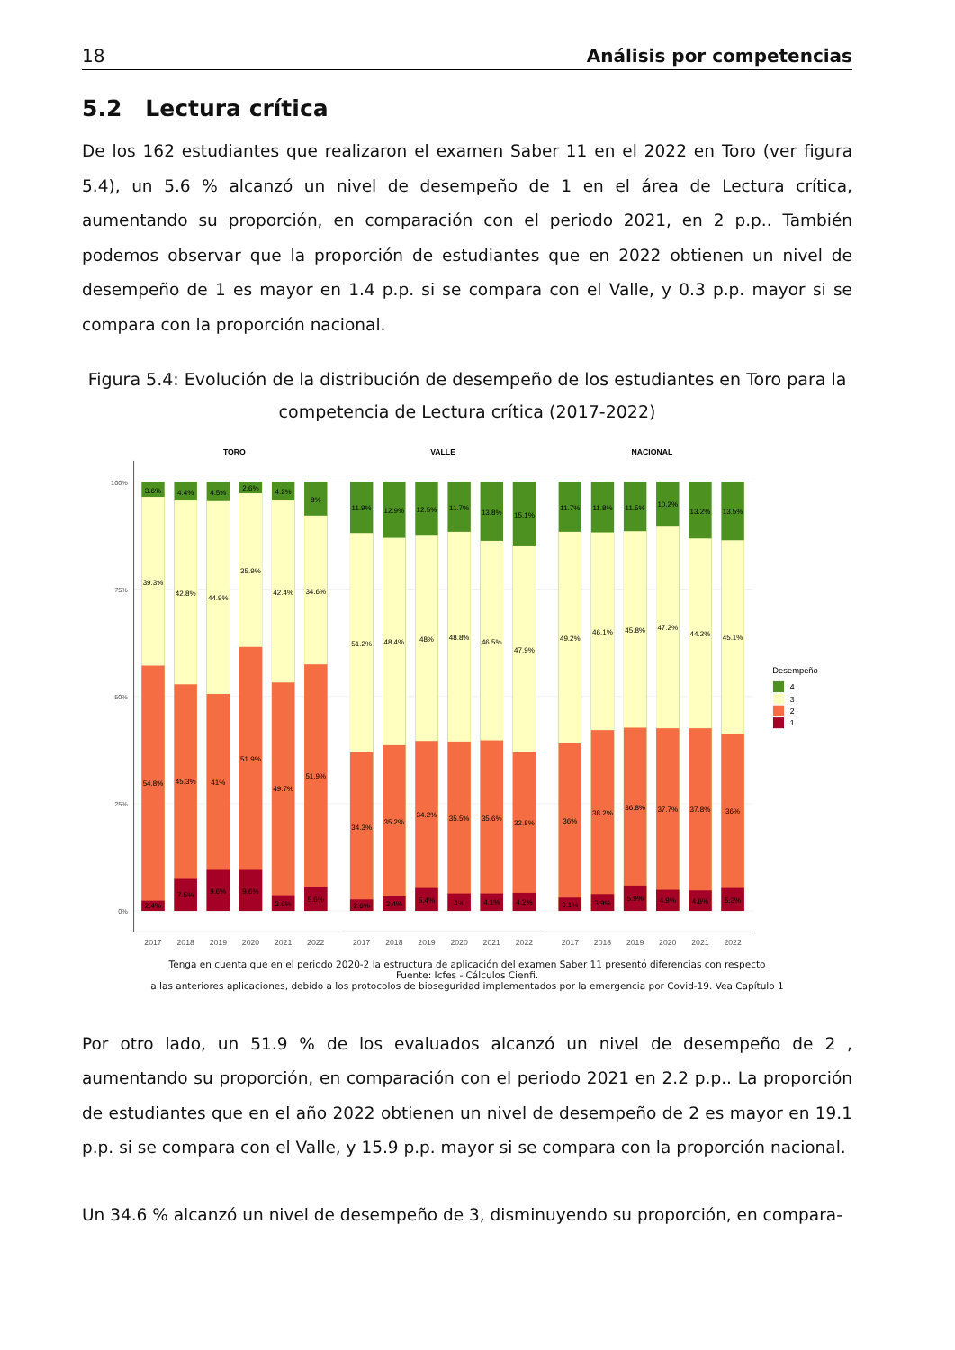18 Análisis por competencias
5.2 Lectura crítica
De los 162 estudiantes que realizaron el examen Saber 11 en el 2022 en Toro (ver figura 5.4), un 5.6 % alcanzó un nivel de desempeño de 1 en el área de Lectura crítica, aumentando su proporción, en comparación con el periodo 2021, en 2 p.p.. También podemos observar que la proporción de estudiantes que en 2022 obtienen un nivel de desempeño de 1 es mayor en 1.4 p.p. si se compara con el Valle, y 0.3 p.p. mayor si se compara con la proporción nacional.
Figura 5.4: Evolución de la distribución de desempeño de los estudiantes en Toro para la competencia de Lectura crítica (2017-2022)
TORO
VALLE
NACIONAL
100%
75%
50%
25%
0%
3.6%
39.3%
54.8%
2.4%
4.4%
42.8%
45.3%
7.5%
4.5%
44.9%
41%
9.6%
2.6%
35.9%
51.9%
9.6%
4.2%
42.4%
49.7%
3.6%
8%
34.6%
51.9%
5.6%
11.9%
51.2%
34.3%
2.6%
12.9%
48.4%
35.2%
3.4%
12.5%
48%
34.2%
5.4%
11.7%
48.8%
35.5%
4%
13.8%
46.5%
35.6%
4.1%
15.1%
47.9%
32.8%
4.2%
11.7%
49.2%
36%
3.1%
11.8%
46.1%
38.2%
3.9%
11.5%
45.8%
36.8%
5.9%
10.2%
47.2%
37.7%
4.9%
13.2%
44.2%
37.8%
4.8%
13.5%
45.1%
36%
5.3%
2017
2018
2019
2020
2021
2022
2017
2018
2019
2020
2021
2022
2017
2018
2019
2020
2021
2022
Desempeño
4
3
2
1
Tenga en cuenta que en el periodo 2020-2 la estructura de aplicación del examen Saber 11 presentó diferencias con respecto
Fuente: Icfes - Cálculos Cienfi.
a las anteriores aplicaciones, debido a los protocolos de bioseguridad implementados por la emergencia por Covid-19. Vea Capítulo 1
Por otro lado, un 51.9 % de los evaluados alcanzó un nivel de desempeño de 2 , aumentando su proporción, en comparación con el periodo 2021 en 2.2 p.p.. La proporción de estudiantes que en el año 2022 obtienen un nivel de desempeño de 2 es mayor en 19.1 p.p. si se compara con el Valle, y 15.9 p.p. mayor si se compara con la proporción nacional.
Un 34.6 % alcanzó un nivel de desempeño de 3, disminuyendo su proporción, en compara-